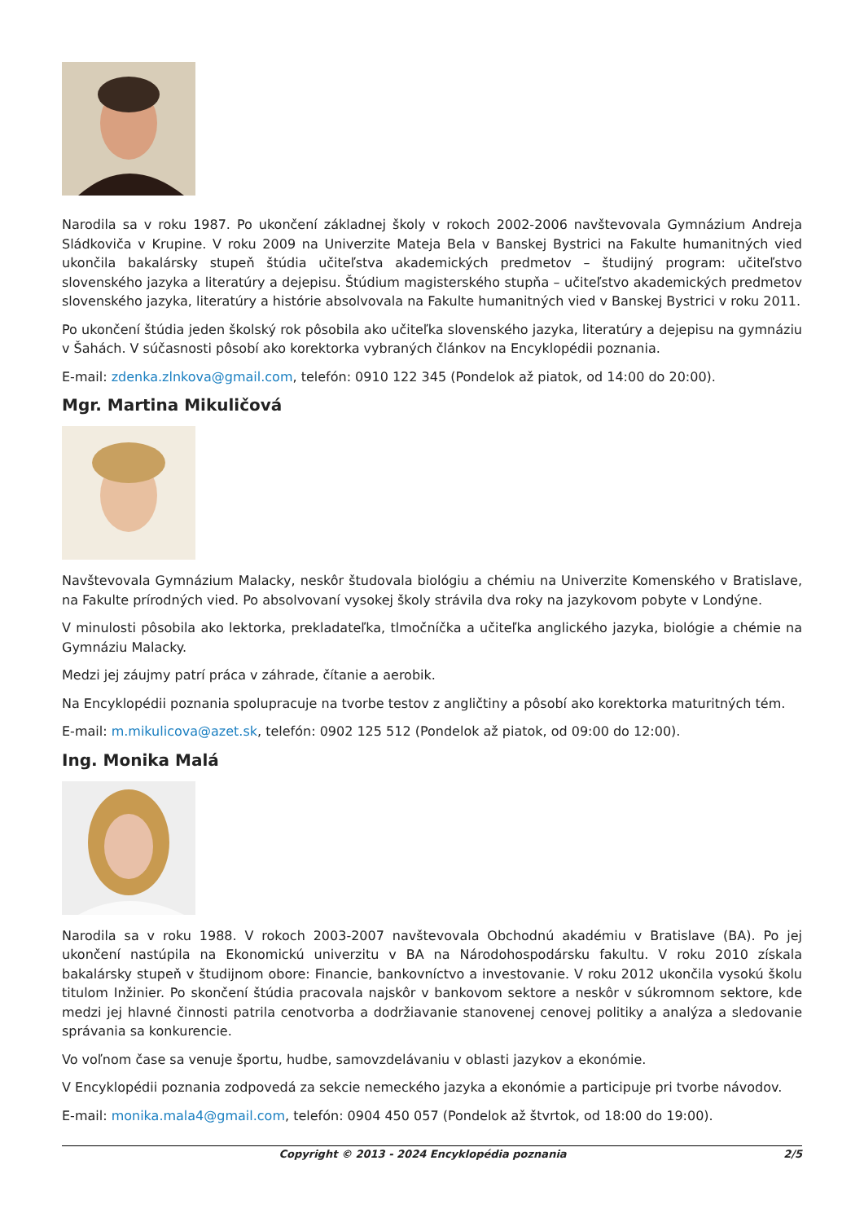Narodila sa v roku 1987. Po ukončení základnej školy v rokoch 2002-2006 navštevovala Gymnázium Andreja Sládkoviča v Krupine. V roku 2009 na Univerzite Mateja Bela v Banskej Bystrici na Fakulte humanitných vied ukončila bakalársky stupeň štúdia učiteľstva akademických predmetov – študijný program: učiteľstvo slovenského jazyka a literatúry a dejepisu. Štúdium magisterského stupňa – učiteľstvo akademických predmetov slovenského jazyka, literatúry a histórie absolvovala na Fakulte humanitných vied v Banskej Bystrici v roku 2011.
Po ukončení štúdia jeden školský rok pôsobila ako učiteľka slovenského jazyka, literatúry a dejepisu na gymnáziu v Šahách. V súčasnosti pôsobí ako korektorka vybraných článkov na Encyklopédii poznania.
E-mail: zdenka.zlnkova@gmail.com, telefón: 0910 122 345 (Pondelok až piatok, od 14:00 do 20:00).
Mgr. Martina Mikuličová
Navštevovala Gymnázium Malacky, neskôr študovala biológiu a chémiu na Univerzite Komenského v Bratislave, na Fakulte prírodných vied. Po absolvovaní vysokej školy strávila dva roky na jazykovom pobyte v Londýne.
V minulosti pôsobila ako lektorka, prekladateľka, tlmočníčka a učiteľka anglického jazyka, biológie a chémie na Gymnáziu Malacky.
Medzi jej záujmy patrí práca v záhrade, čítanie a aerobik.
Na Encyklopédii poznania spolupracuje na tvorbe testov z angličtiny a pôsobí ako korektorka maturitných tém.
E-mail: m.mikulicova@azet.sk, telefón: 0902 125 512 (Pondelok až piatok, od 09:00 do 12:00).
Ing. Monika Malá
Narodila sa v roku 1988. V rokoch 2003-2007 navštevovala Obchodnú akadémiu v Bratislave (BA). Po jej ukončení nastúpila na Ekonomickú univerzitu v BA na Národohospodársku fakultu. V roku 2010 získala bakalársky stupeň v študijnom obore: Financie, bankovníctvo a investovanie. V roku 2012 ukončila vysokú školu titulom Inžinier. Po skončení štúdia pracovala najskôr v bankovom sektore a neskôr v súkromnom sektore, kde medzi jej hlavné činnosti patrila cenotvorba a dodržiavanie stanovenej cenovej politiky a analýza a sledovanie správania sa konkurencie.
Vo voľnom čase sa venuje športu, hudbe, samovzdelávaniu v oblasti jazykov a ekonómie.
V Encyklopédii poznania zodpovedá za sekcie nemeckého jazyka a ekonómie a participuje pri tvorbe návodov.
E-mail: monika.mala4@gmail.com, telefón: 0904 450 057 (Pondelok až štvrtok, od 18:00 do 19:00).
Copyright © 2013 - 2024 Encyklopédia poznania 2/5